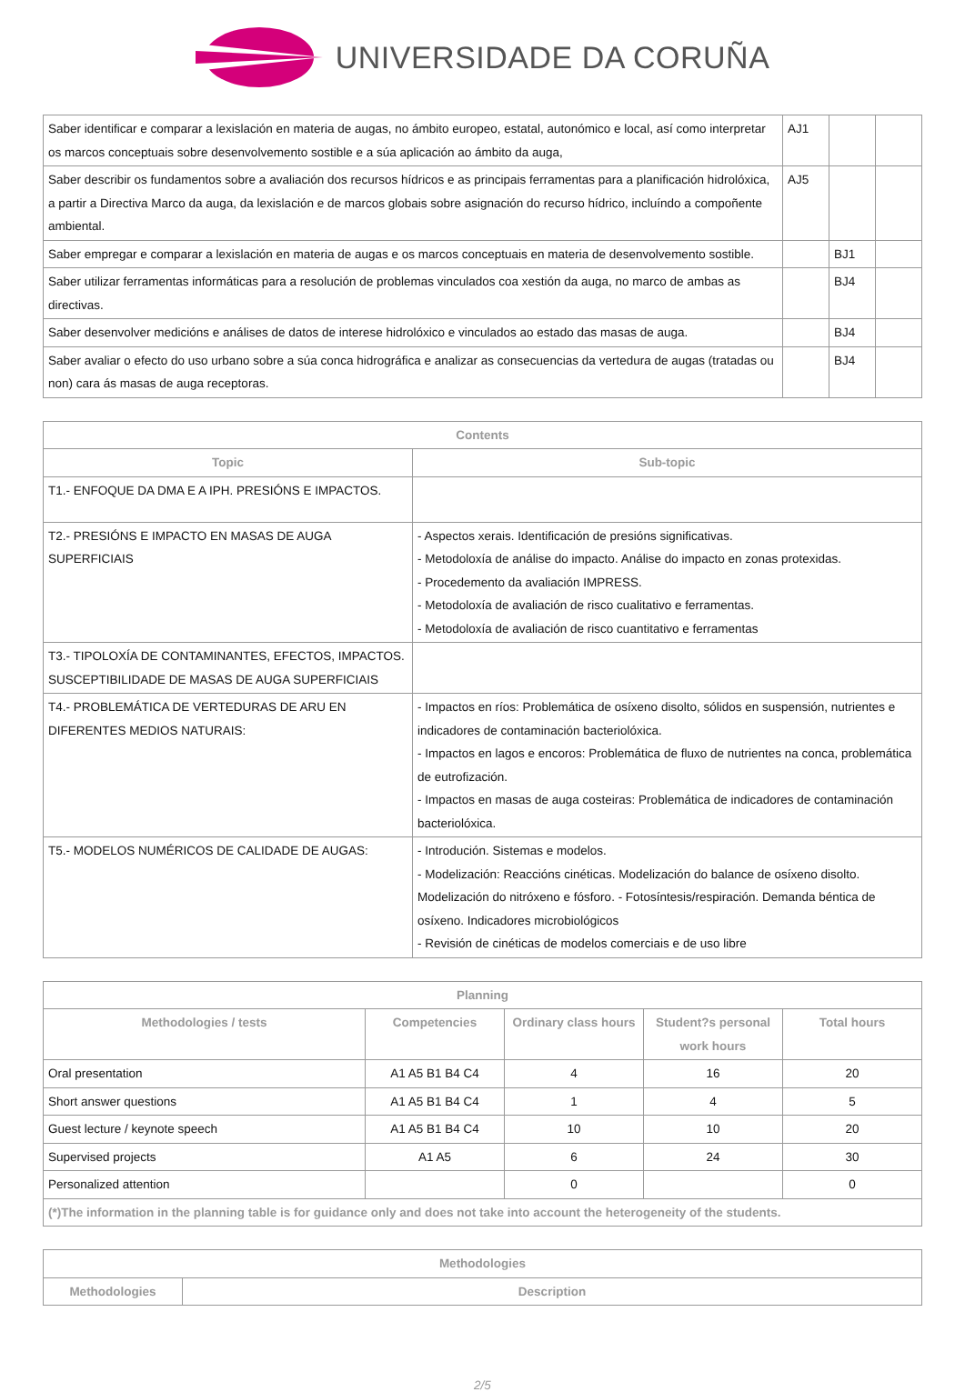UNIVERSIDADE DA CORUÑA
| Saber identificar e comparar a lexislación en materia de augas, no ámbito europeo, estatal, autonómico e local, así como interpretar os marcos conceptuais sobre desenvolvemento sostible e a súa aplicación ao ámbito da auga, | AJ1 | | |
| Saber describir os fundamentos sobre a avaliación dos recursos hídricos e as principais ferramentas para a planificación hidrolóxica, a partir a Directiva Marco da auga, da lexislación e de marcos globais sobre asignación do recurso hídrico, incluíndo a compoñente ambiental. | AJ5 | | |
| Saber empregar e comparar a lexislación en materia de augas e os marcos conceptuais en materia de desenvolvemento sostible. | | BJ1 | |
| Saber utilizar ferramentas informáticas para a resolución de problemas vinculados coa xestión da auga, no marco de ambas as directivas. | | BJ4 | |
| Saber desenvolver medicións e análises de datos de interese hidrolóxico e vinculados ao estado das masas de auga. | | BJ4 | |
| Saber avaliar o efecto do uso urbano sobre a súa conca hidrográfica e analizar as consecuencias da vertedura de augas (tratadas ou non) cara ás masas de auga receptoras. | | BJ4 | |
| Contents | |
| --- | --- |
| Topic | Sub-topic |
| T1.- ENFOQUE DA DMA E A IPH. PRESIÓNS E IMPACTOS. | |
| T2.- PRESIÓNS E IMPACTO EN MASAS DE AUGA SUPERFICIAIS | - Aspectos xerais. Identificación de presións significativas. - Metodoloxía de análise do impacto. Análise do impacto en zonas protexidas. - Procedemento da avaliación IMPRESS. - Metodoloxía de avaliación de risco cualitativo e ferramentas. - Metodoloxía de avaliación de risco cuantitativo e ferramentas |
| T3.- TIPOLOXÍA DE CONTAMINANTES, EFECTOS, IMPACTOS. SUSCEPTIBILIDADE DE MASAS DE AUGA SUPERFICIAIS | |
| T4.- PROBLEMÁTICA DE VERTEDURAS DE ARU EN DIFERENTES MEDIOS NATURAIS: | - Impactos en ríos: Problemática de osíxeno disolto, sólidos en suspensión, nutrientes e indicadores de contaminación bacteriolóxica. - Impactos en lagos e encoros: Problemática de fluxo de nutrientes na conca, problemática de eutrofización. - Impactos en masas de auga costeiras: Problemática de indicadores de contaminación bacteriolóxica. |
| T5.- MODELOS NUMÉRICOS DE CALIDADE DE AUGAS: | - Introdución. Sistemas e modelos. - Modelización: Reaccións cinéticas. Modelización do balance de osíxeno disolto. Modelización do nitróxeno e fósforo. - Fotosíntesis/respiración. Demanda béntica de osíxeno. Indicadores microbiológicos - Revisión de cinéticas de modelos comerciais e de uso libre |
| Planning | | | | |
| --- | --- | --- | --- | --- |
| Methodologies / tests | Competencies | Ordinary class hours | Student?s personal work hours | Total hours |
| Oral presentation | A1 A5 B1 B4 C4 | 4 | 16 | 20 |
| Short answer questions | A1 A5 B1 B4 C4 | 1 | 4 | 5 |
| Guest lecture / keynote speech | A1 A5 B1 B4 C4 | 10 | 10 | 20 |
| Supervised projects | A1 A5 | 6 | 24 | 30 |
| Personalized attention | | 0 | | 0 |
| (*)The information in the planning table is for guidance only and does not take into account the heterogeneity of the students. | | | | |
| Methodologies | |
| --- | --- |
| Methodologies | Description |
2/5